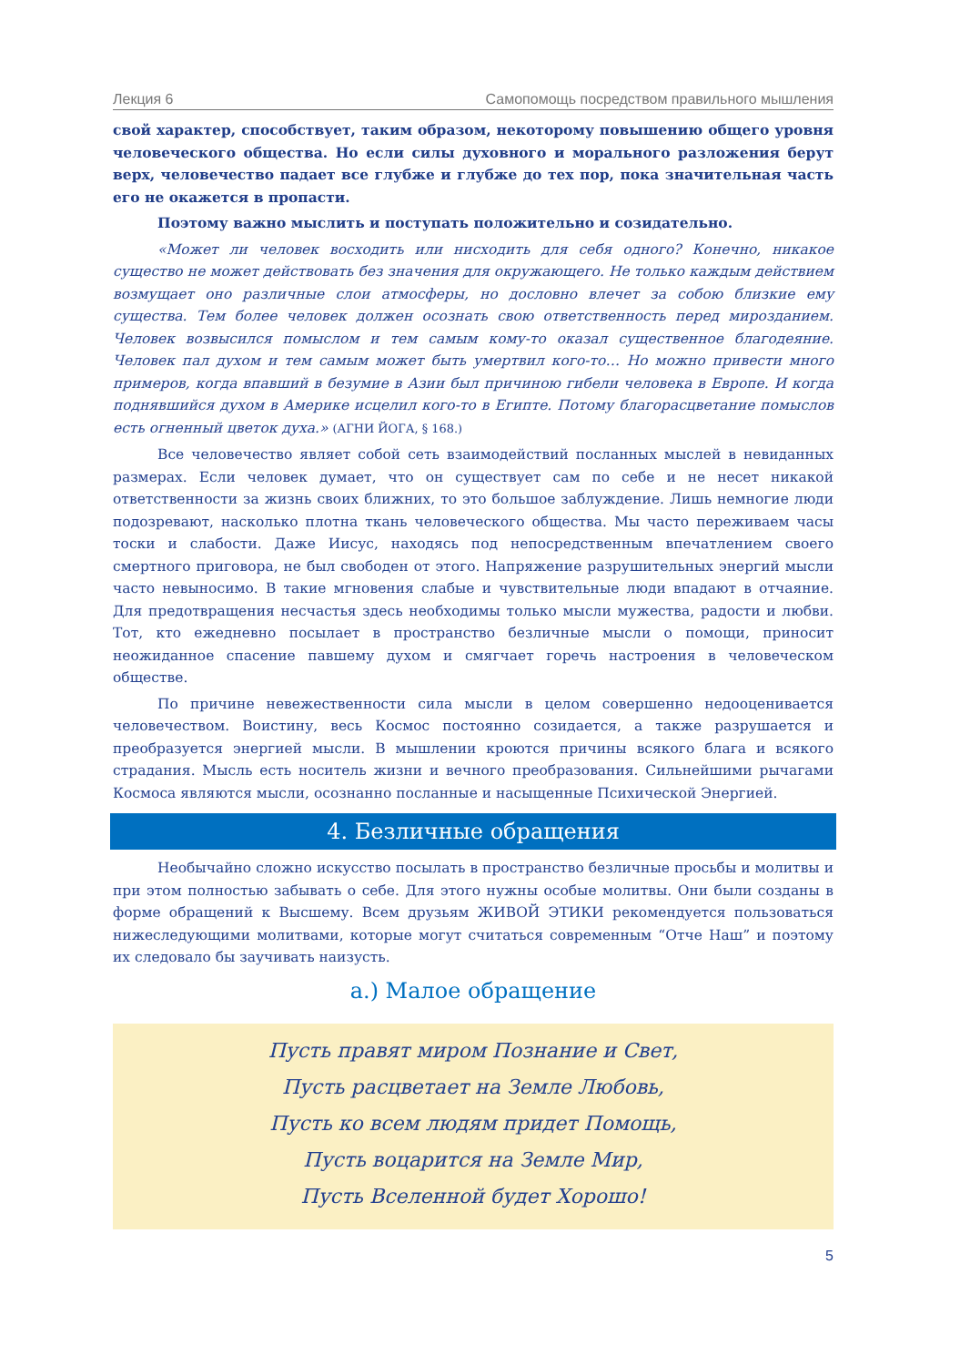Лекция 6 Самопомощь посредством правильного мышления
свой характер, способствует, таким образом, некоторому повышению общего уровня человеческого общества. Но если силы духовного и морального разложения берут верх, человечество падает все глубже и глубже до тех пор, пока значительная часть его не окажется в пропасти.
Поэтому важно мыслить и поступать положительно и созидательно.
«Может ли человек восходить или нисходить для себя одного? Конечно, никакое существо не может действовать без значения для окружающего. Не только каждым действием возмущает оно различные слои атмосферы, но дословно влечет за собою близкие ему существа. Тем более человек должен осознать свою ответственность перед мирозданием. Человек возвысился помыслом и тем самым кому-то оказал существенное благодеяние. Человек пал духом и тем самым может быть умертвил кого-то… Но можно привести много примеров, когда впавший в безумие в Азии был причиною гибели человека в Европе. И когда поднявшийся духом в Америке исцелил кого-то в Египте. Потому благорасцветание помыслов есть огненный цветок духа.» (АГНИ ЙОГА, § 168.)
Все человечество являет собой сеть взаимодействий посланных мыслей в невиданных размерах. Если человек думает, что он существует сам по себе и не несет никакой ответственности за жизнь своих ближних, то это большое заблуждение. Лишь немногие люди подозревают, насколько плотна ткань человеческого общества. Мы часто переживаем часы тоски и слабости. Даже Иисус, находясь под непосредственным впечатлением своего смертного приговора, не был свободен от этого. Напряжение разрушительных энергий мысли часто невыносимо. В такие мгновения слабые и чувствительные люди впадают в отчаяние. Для предотвращения несчастья здесь необходимы только мысли мужества, радости и любви. Тот, кто ежедневно посылает в пространство безличные мысли о помощи, приносит неожиданное спасение павшему духом и смягчает горечь настроения в человеческом обществе.
По причине невежественности сила мысли в целом совершенно недооценивается человечеством. Воистину, весь Космос постоянно созидается, а также разрушается и преобразуется энергией мысли. В мышлении кроются причины всякого блага и всякого страдания. Мысль есть носитель жизни и вечного преобразования. Сильнейшими рычагами Космоса являются мысли, осознанно посланные и насыщенные Психической Энергией.
4. Безличные обращения
Необычайно сложно искусство посылать в пространство безличные просьбы и молитвы и при этом полностью забывать о себе. Для этого нужны особые молитвы. Они были созданы в форме обращений к Высшему. Всем друзьям ЖИВОЙ ЭТИКИ рекомендуется пользоваться нижеследующими молитвами, которые могут считаться современным “Отче Наш” и поэтому их следовало бы заучивать наизусть.
а.) Малое обращение
Пусть правят миром Познание и Свет,
Пусть расцветает на Земле Любовь,
Пусть ко всем людям придет Помощь,
Пусть воцарится на Земле Мир,
Пусть Вселенной будет Хорошо!
5